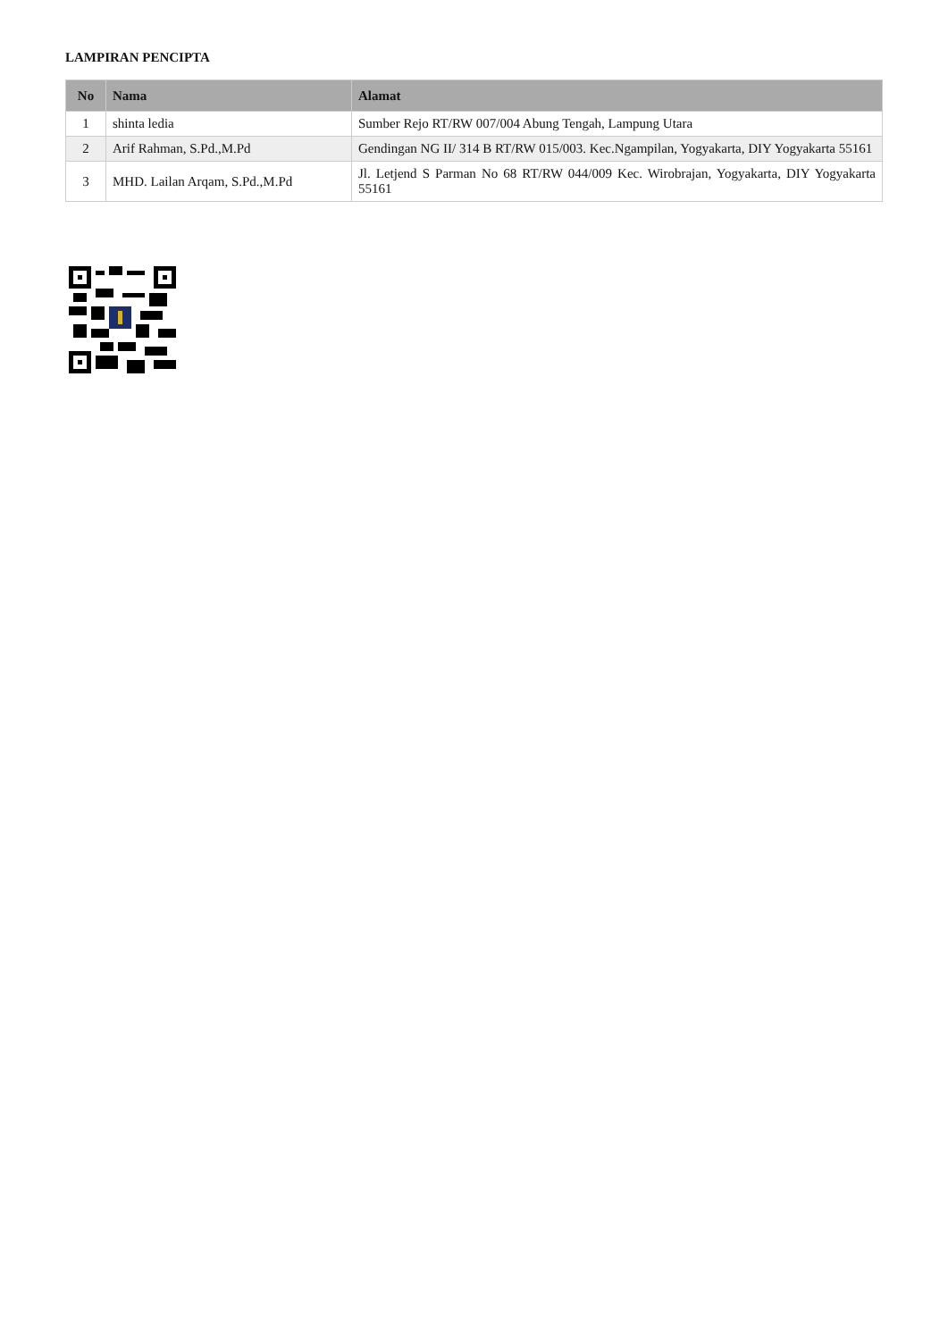LAMPIRAN PENCIPTA
| No | Nama | Alamat |
| --- | --- | --- |
| 1 | shinta ledia | Sumber Rejo RT/RW 007/004 Abung Tengah, Lampung Utara |
| 2 | Arif Rahman, S.Pd.,M.Pd | Gendingan NG II/ 314 B RT/RW 015/003. Kec.Ngampilan, Yogyakarta, DIY Yogyakarta 55161 |
| 3 | MHD. Lailan Arqam, S.Pd.,M.Pd | Jl. Letjend S Parman No 68 RT/RW 044/009 Kec. Wirobrajan, Yogyakarta, DIY Yogyakarta 55161 |